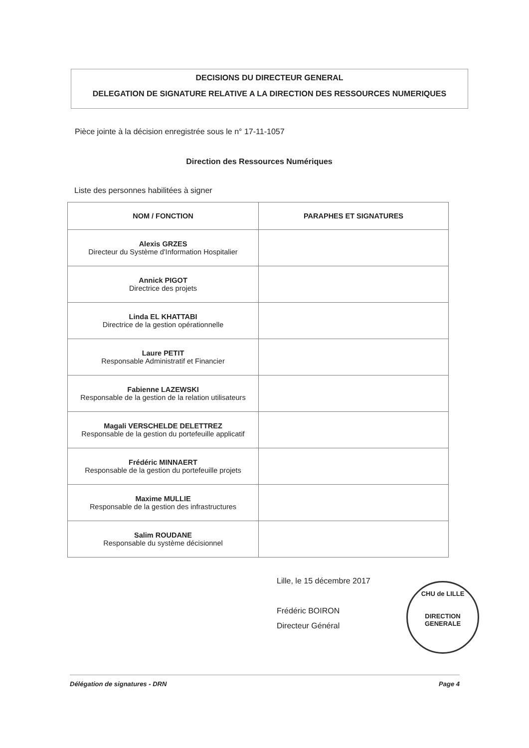DECISIONS DU DIRECTEUR GENERAL
DELEGATION DE SIGNATURE RELATIVE A LA DIRECTION DES RESSOURCES NUMERIQUES
Pièce jointe à la décision enregistrée sous le n° 17-11-1057
Direction des Ressources Numériques
Liste des personnes habilitées à signer
| NOM / FONCTION | PARAPHES ET SIGNATURES |
| --- | --- |
| Alexis GRZES Directeur du Système d'Information Hospitalier | |
| Annick PIGOT Directrice des projets | |
| Linda EL KHATTABI Directrice de la gestion opérationnelle | |
| Laure PETIT Responsable Administratif et Financier | |
| Fabienne LAZEWSKI Responsable de la gestion de la relation utilisateurs | |
| Magali VERSCHELDE DELETTREZ Responsable de la gestion du portefeuille applicatif | |
| Frédéric MINNAERT Responsable de la gestion du portefeuille projets | |
| Maxime MULLIE Responsable de la gestion des infrastructures | |
| Salim ROUDANE Responsable du système décisionnel | |
Lille, le 15 décembre 2017
Frédéric BOIRON
Directeur Général
CHU de LILLE
DIRECTION GENERALE
Délégation de signatures - DRN Page 4